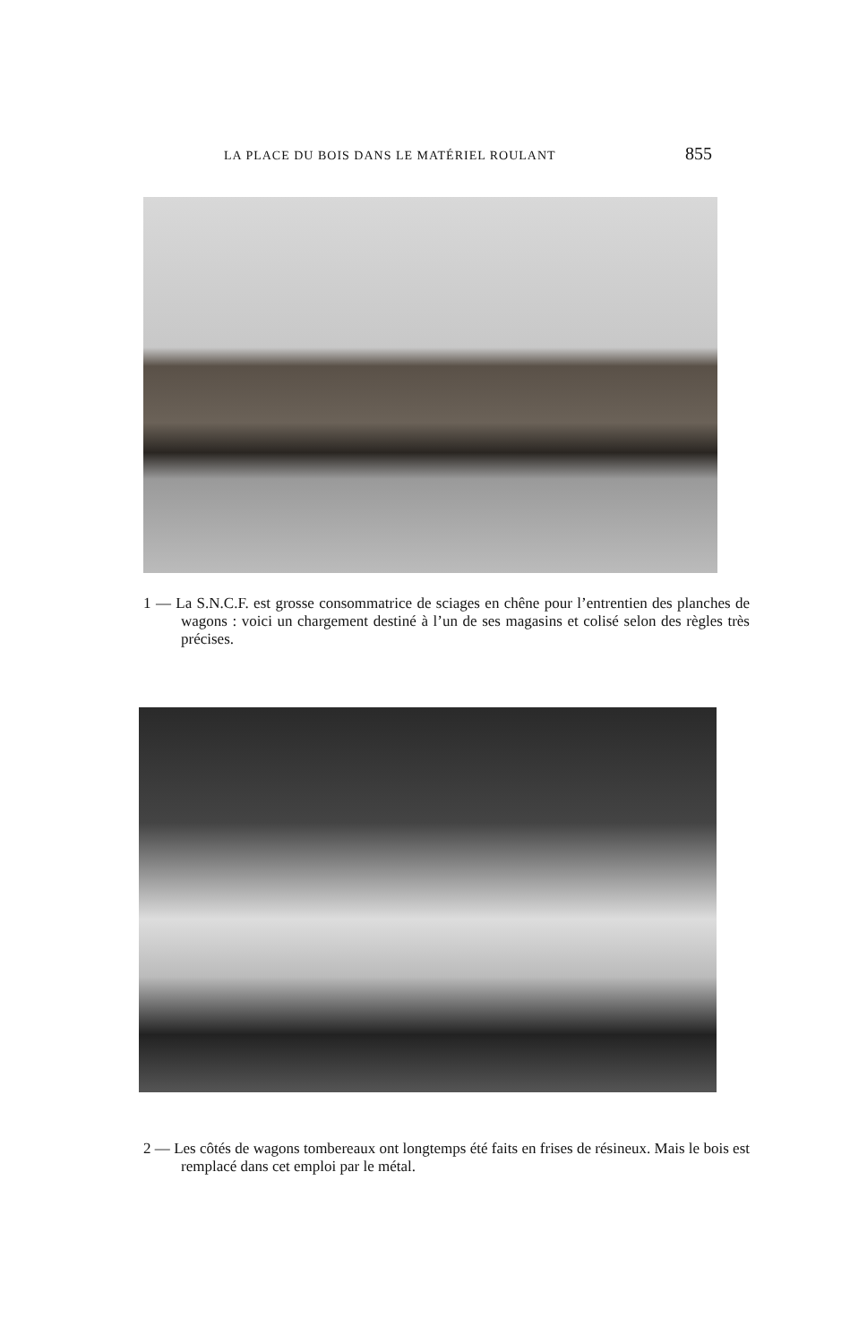LA PLACE DU BOIS DANS LE MATÉRIEL ROULANT 855
1 — La S.N.C.F. est grosse consommatrice de sciages en chêne pour l’entrentien des planches de wagons : voici un chargement destiné à l’un de ses magasins et colisé selon des règles très précises.
2 — Les côtés de wagons tombereaux ont longtemps été faits en frises de résineux. Mais le bois est remplacé dans cet emploi par le métal.